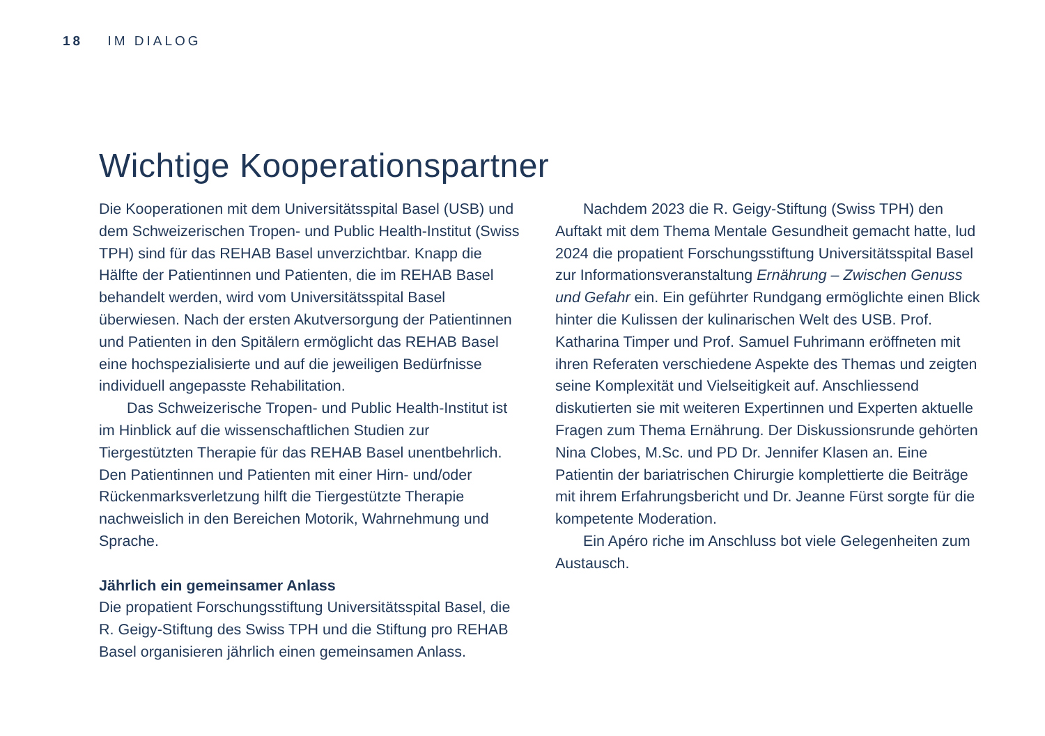18 IM DIALOG
Wichtige Kooperationspartner
Die Kooperationen mit dem Universitätsspital Basel (USB) und dem Schweizerischen Tropen- und Public Health-Institut (Swiss TPH) sind für das REHAB Basel unverzichtbar. Knapp die Hälfte der Patientinnen und Patienten, die im REHAB Basel behandelt werden, wird vom Universitätsspital Basel überwiesen. Nach der ersten Akutversorgung der Patientinnen und Patienten in den Spitälern ermöglicht das REHAB Basel eine hochspezialisierte und auf die jeweiligen Bedürfnisse individuell angepasste Rehabilitation.
Das Schweizerische Tropen- und Public Health-Institut ist im Hinblick auf die wissenschaftlichen Studien zur Tiergestützten Therapie für das REHAB Basel unentbehrlich. Den Patientinnen und Patienten mit einer Hirn- und/oder Rückenmarksverletzung hilft die Tiergestützte Therapie nachweislich in den Bereichen Motorik, Wahrnehmung und Sprache.
Jährlich ein gemeinsamer Anlass
Die propatient Forschungsstiftung Universitätsspital Basel, die R. Geigy-Stiftung des Swiss TPH und die Stiftung pro REHAB Basel organisieren jährlich einen gemeinsamen Anlass.
Nachdem 2023 die R. Geigy-Stiftung (Swiss TPH) den Auftakt mit dem Thema Mentale Gesundheit gemacht hatte, lud 2024 die propatient Forschungsstiftung Universitätsspital Basel zur Informationsveranstaltung Ernährung – Zwischen Genuss und Gefahr ein. Ein geführter Rundgang ermöglichte einen Blick hinter die Kulissen der kulinarischen Welt des USB. Prof. Katharina Timper und Prof. Samuel Fuhrimann eröffneten mit ihren Referaten verschiedene Aspekte des Themas und zeigten seine Komplexität und Vielseitigkeit auf. Anschliessend diskutierten sie mit weiteren Expertinnen und Experten aktuelle Fragen zum Thema Ernährung. Der Diskussionsrunde gehörten Nina Clobes, M.Sc. und PD Dr. Jennifer Klasen an. Eine Patientin der bariatrischen Chirurgie komplettierte die Beiträge mit ihrem Erfahrungsbericht und Dr. Jeanne Fürst sorgte für die kompetente Moderation.
Ein Apéro riche im Anschluss bot viele Gelegenheiten zum Austausch.